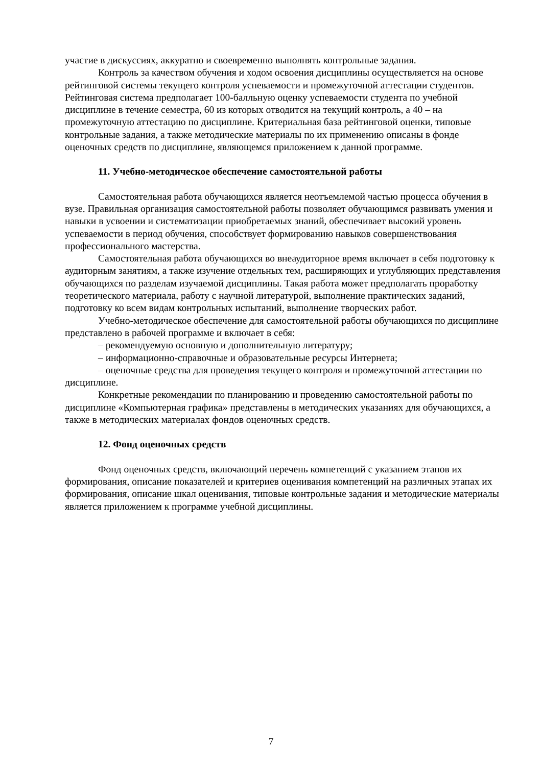участие в дискуссиях, аккуратно и своевременно выполнять контрольные задания.
Контроль за качеством обучения и ходом освоения дисциплины осуществляется на основе рейтинговой системы текущего контроля успеваемости и промежуточной аттестации студентов. Рейтинговая система предполагает 100-балльную оценку успеваемости студента по учебной дисциплине в течение семестра, 60 из которых отводится на текущий контроль, а 40 – на промежуточную аттестацию по дисциплине. Критериальная база рейтинговой оценки, типовые контрольные задания, а также методические материалы по их применению описаны в фонде оценочных средств по дисциплине, являющемся приложением к данной программе.
11. Учебно-методическое обеспечение самостоятельной работы
Самостоятельная работа обучающихся является неотъемлемой частью процесса обучения в вузе. Правильная организация самостоятельной работы позволяет обучающимся развивать умения и навыки в усвоении и систематизации приобретаемых знаний, обеспечивает высокий уровень успеваемости в период обучения, способствует формированию навыков совершенствования профессионального мастерства.
Самостоятельная работа обучающихся во внеаудиторное время включает в себя подготовку к аудиторным занятиям, а также изучение отдельных тем, расширяющих и углубляющих представления обучающихся по разделам изучаемой дисциплины. Такая работа может предполагать проработку теоретического материала, работу с научной литературой, выполнение практических заданий, подготовку ко всем видам контрольных испытаний, выполнение творческих работ.
Учебно-методическое обеспечение для самостоятельной работы обучающихся по дисциплине представлено в рабочей программе и включает в себя:
– рекомендуемую основную и дополнительную литературу;
– информационно-справочные и образовательные ресурсы Интернета;
– оценочные средства для проведения текущего контроля и промежуточной аттестации по дисциплине.
Конкретные рекомендации по планированию и проведению самостоятельной работы по дисциплине «Компьютерная графика» представлены в методических указаниях для обучающихся, а также в методических материалах фондов оценочных средств.
12. Фонд оценочных средств
Фонд оценочных средств, включающий перечень компетенций с указанием этапов их формирования, описание показателей и критериев оценивания компетенций на различных этапах их формирования, описание шкал оценивания, типовые контрольные задания и методические материалы является приложением к программе учебной дисциплины.
7